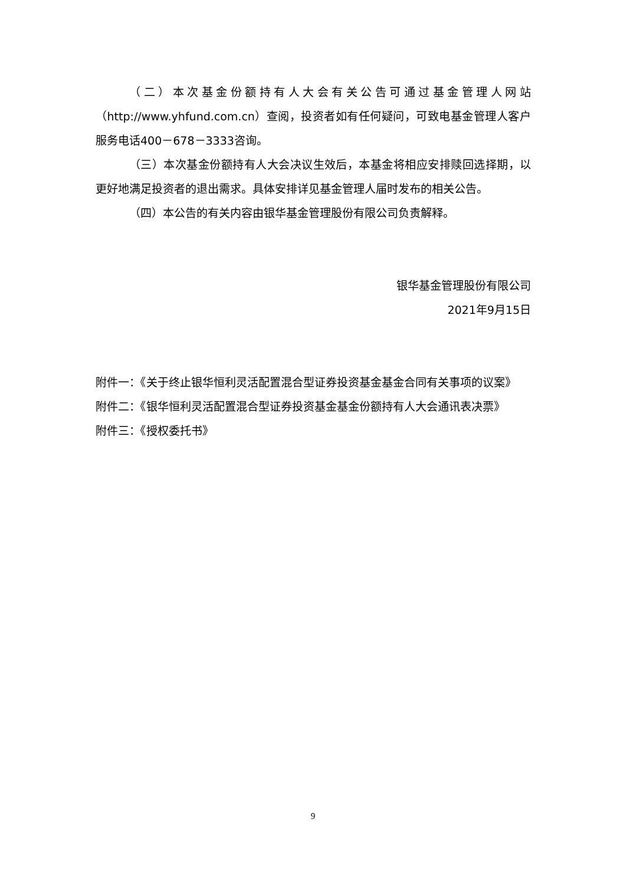（二）本次基金份额持有人大会有关公告可通过基金管理人网站（http://www.yhfund.com.cn）查阅，投资者如有任何疑问，可致电基金管理人客户服务电话400－678－3333咨询。
（三）本次基金份额持有人大会决议生效后，本基金将相应安排赎回选择期，以更好地满足投资者的退出需求。具体安排详见基金管理人届时发布的相关公告。
（四）本公告的有关内容由银华基金管理股份有限公司负责解释。
银华基金管理股份有限公司
2021年9月15日
附件一：《关于终止银华恒利灵活配置混合型证券投资基金基金合同有关事项的议案》
附件二：《银华恒利灵活配置混合型证券投资基金基金份额持有人大会通讯表决票》
附件三：《授权委托书》
9